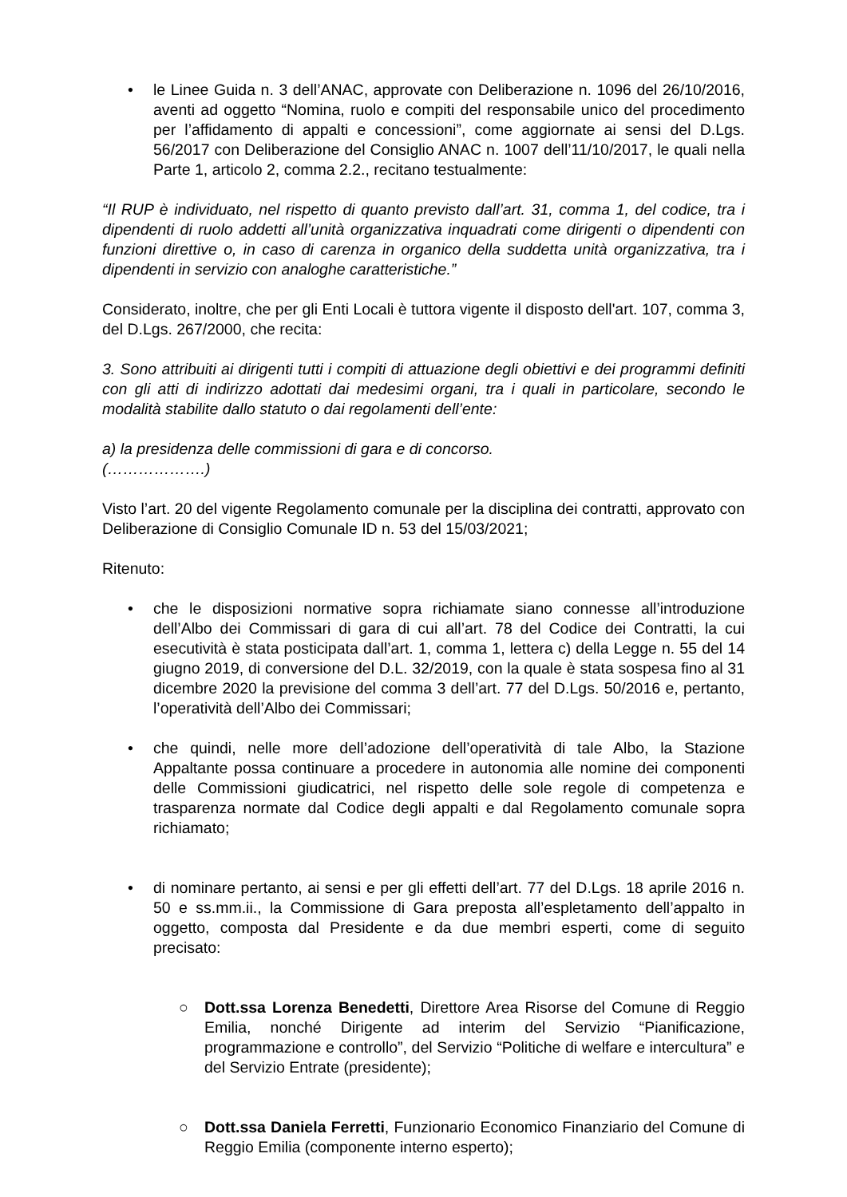• le Linee Guida n. 3 dell’ANAC, approvate con Deliberazione n. 1096 del 26/10/2016, aventi ad oggetto “Nomina, ruolo e compiti del responsabile unico del procedimento per l’affidamento di appalti e concessioni”, come aggiornate ai sensi del D.Lgs. 56/2017 con Deliberazione del Consiglio ANAC n. 1007 dell’11/10/2017, le quali nella Parte 1, articolo 2, comma 2.2., recitano testualmente:
“Il RUP è individuato, nel rispetto di quanto previsto dall’art. 31, comma 1, del codice, tra i dipendenti di ruolo addetti all’unità organizzativa inquadrati come dirigenti o dipendenti con funzioni direttive o, in caso di carenza in organico della suddetta unità organizzativa, tra i dipendenti in servizio con analoghe caratteristiche.”
Considerato, inoltre, che per gli Enti Locali è tuttora vigente il disposto dell'art. 107, comma 3, del D.Lgs. 267/2000, che recita:
3. Sono attribuiti ai dirigenti tutti i compiti di attuazione degli obiettivi e dei programmi definiti con gli atti di indirizzo adottati dai medesimi organi, tra i quali in particolare, secondo le modalità stabilite dallo statuto o dai regolamenti dell’ente:
a) la presidenza delle commissioni di gara e di concorso.
(……………….)
Visto l’art. 20 del vigente Regolamento comunale per la disciplina dei contratti, approvato con Deliberazione di Consiglio Comunale ID n. 53 del 15/03/2021;
Ritenuto:
• che le disposizioni normative sopra richiamate siano connesse all’introduzione dell’Albo dei Commissari di gara di cui all’art. 78 del Codice dei Contratti, la cui esecutività è stata posticipata dall’art. 1, comma 1, lettera c) della Legge n. 55 del 14 giugno 2019, di conversione del D.L. 32/2019, con la quale è stata sospesa fino al 31 dicembre 2020 la previsione del comma 3 dell’art. 77 del D.Lgs. 50/2016 e, pertanto, l’operatività dell’Albo dei Commissari;
• che quindi, nelle more dell’adozione dell’operatività di tale Albo, la Stazione Appaltante possa continuare a procedere in autonomia alle nomine dei componenti delle Commissioni giudicatrici, nel rispetto delle sole regole di competenza e trasparenza normate dal Codice degli appalti e dal Regolamento comunale sopra richiamato;
• di nominare pertanto, ai sensi e per gli effetti dell’art. 77 del D.Lgs. 18 aprile 2016 n. 50 e ss.mm.ii., la Commissione di Gara preposta all’espletamento dell’appalto in oggetto, composta dal Presidente e da due membri esperti, come di seguito precisato:
○ Dott.ssa Lorenza Benedetti, Direttore Area Risorse del Comune di Reggio Emilia, nonché Dirigente ad interim del Servizio “Pianificazione, programmazione e controllo”, del Servizio “Politiche di welfare e intercultura” e del Servizio Entrate (presidente);
○ Dott.ssa Daniela Ferretti, Funzionario Economico Finanziario del Comune di Reggio Emilia (componente interno esperto);